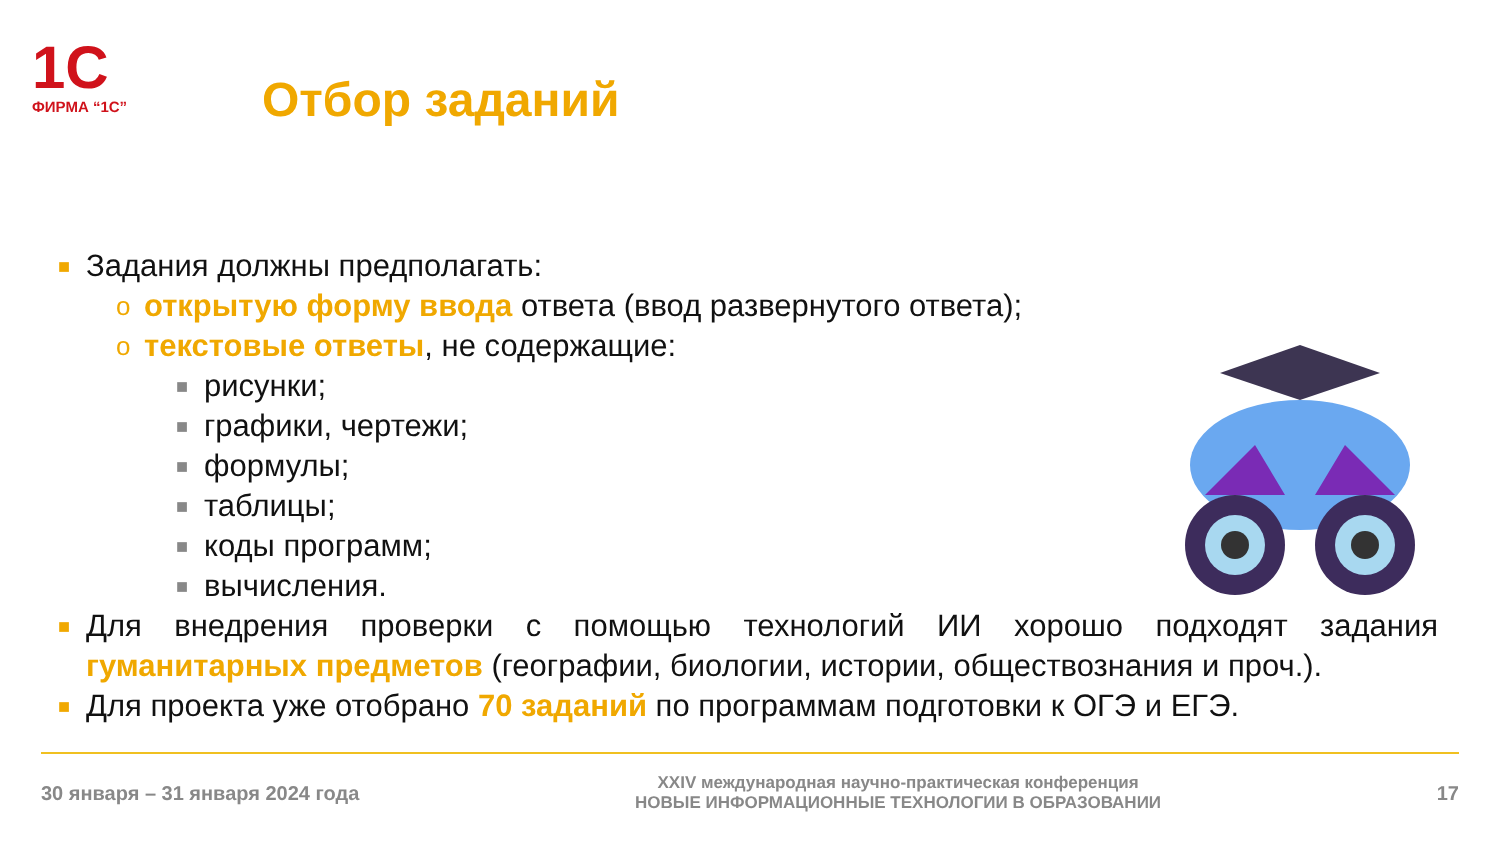1С
ФИРМА “1С”
Отбор заданий
■ Задания должны предполагать:
oоткрытую форму ввода ответа (ввод развернутого ответа);
oтекстовые ответы, не содержащие:
■ рисунки;
■ графики, чертежи;
■ формулы;
■ таблицы;
■ коды программ;
■ вычисления.
■ Для внедрения проверки с помощью технологий ИИ хорошо подходят задания гуманитарных предметов (географии, биологии, истории, обществознания и проч.).
■ Для проекта уже отобрано 70 заданий по программам подготовки к ОГЭ и ЕГЭ.
30 января – 31 января 2024 года
XXIV международная научно-практическая конференция
НОВЫЕ ИНФОРМАЦИОННЫЕ ТЕХНОЛОГИИ В ОБРАЗОВАНИИ
17